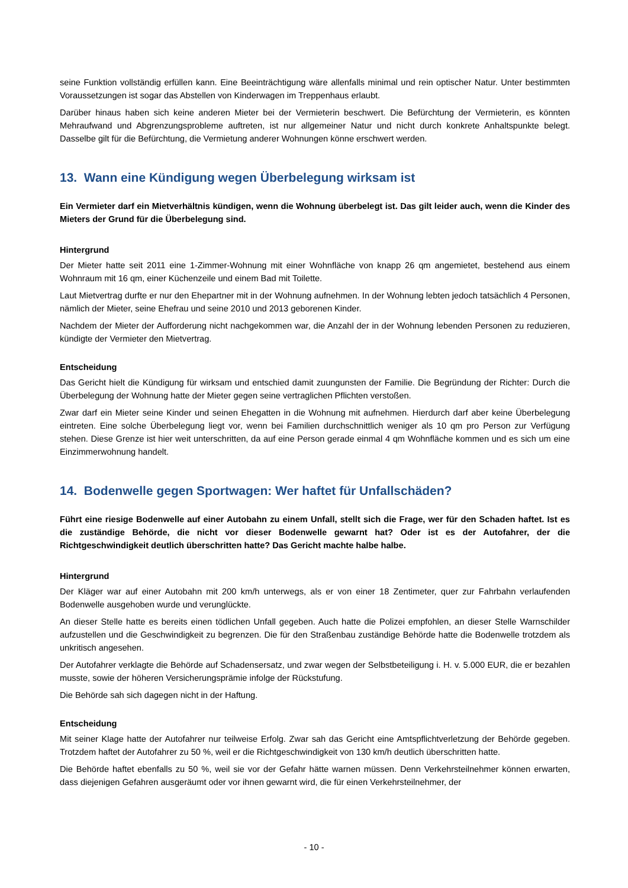seine Funktion vollständig erfüllen kann. Eine Beeinträchtigung wäre allenfalls minimal und rein optischer Natur. Unter bestimmten Voraussetzungen ist sogar das Abstellen von Kinderwagen im Treppenhaus erlaubt.
Darüber hinaus haben sich keine anderen Mieter bei der Vermieterin beschwert. Die Befürchtung der Vermieterin, es könnten Mehraufwand und Abgrenzungsprobleme auftreten, ist nur allgemeiner Natur und nicht durch konkrete Anhaltspunkte belegt. Dasselbe gilt für die Befürchtung, die Vermietung anderer Wohnungen könne erschwert werden.
13. Wann eine Kündigung wegen Überbelegung wirksam ist
Ein Vermieter darf ein Mietverhältnis kündigen, wenn die Wohnung überbelegt ist. Das gilt leider auch, wenn die Kinder des Mieters der Grund für die Überbelegung sind.
Hintergrund
Der Mieter hatte seit 2011 eine 1-Zimmer-Wohnung mit einer Wohnfläche von knapp 26 qm angemietet, bestehend aus einem Wohnraum mit 16 qm, einer Küchenzeile und einem Bad mit Toilette.
Laut Mietvertrag durfte er nur den Ehepartner mit in der Wohnung aufnehmen. In der Wohnung lebten jedoch tatsächlich 4 Personen, nämlich der Mieter, seine Ehefrau und seine 2010 und 2013 geborenen Kinder.
Nachdem der Mieter der Aufforderung nicht nachgekommen war, die Anzahl der in der Wohnung lebenden Personen zu reduzieren, kündigte der Vermieter den Mietvertrag.
Entscheidung
Das Gericht hielt die Kündigung für wirksam und entschied damit zuungunsten der Familie. Die Begründung der Richter: Durch die Überbelegung der Wohnung hatte der Mieter gegen seine vertraglichen Pflichten verstoßen.
Zwar darf ein Mieter seine Kinder und seinen Ehegatten in die Wohnung mit aufnehmen. Hierdurch darf aber keine Überbelegung eintreten. Eine solche Überbelegung liegt vor, wenn bei Familien durchschnittlich weniger als 10 qm pro Person zur Verfügung stehen. Diese Grenze ist hier weit unterschritten, da auf eine Person gerade einmal 4 qm Wohnfläche kommen und es sich um eine Einzimmerwohnung handelt.
14. Bodenwelle gegen Sportwagen: Wer haftet für Unfallschäden?
Führt eine riesige Bodenwelle auf einer Autobahn zu einem Unfall, stellt sich die Frage, wer für den Schaden haftet. Ist es die zuständige Behörde, die nicht vor dieser Bodenwelle gewarnt hat? Oder ist es der Autofahrer, der die Richtgeschwindigkeit deutlich überschritten hatte? Das Gericht machte halbe halbe.
Hintergrund
Der Kläger war auf einer Autobahn mit 200 km/h unterwegs, als er von einer 18 Zentimeter, quer zur Fahrbahn verlaufenden Bodenwelle ausgehoben wurde und verunglückte.
An dieser Stelle hatte es bereits einen tödlichen Unfall gegeben. Auch hatte die Polizei empfohlen, an dieser Stelle Warnschilder aufzustellen und die Geschwindigkeit zu begrenzen. Die für den Straßenbau zuständige Behörde hatte die Bodenwelle trotzdem als unkritisch angesehen.
Der Autofahrer verklagte die Behörde auf Schadensersatz, und zwar wegen der Selbstbeteiligung i. H. v. 5.000 EUR, die er bezahlen musste, sowie der höheren Versicherungsprämie infolge der Rückstufung.
Die Behörde sah sich dagegen nicht in der Haftung.
Entscheidung
Mit seiner Klage hatte der Autofahrer nur teilweise Erfolg. Zwar sah das Gericht eine Amtspflichtverletzung der Behörde gegeben. Trotzdem haftet der Autofahrer zu 50 %, weil er die Richtgeschwindigkeit von 130 km/h deutlich überschritten hatte.
Die Behörde haftet ebenfalls zu 50 %, weil sie vor der Gefahr hätte warnen müssen. Denn Verkehrsteilnehmer können erwarten, dass diejenigen Gefahren ausgeräumt oder vor ihnen gewarnt wird, die für einen Verkehrsteilnehmer, der
- 10 -